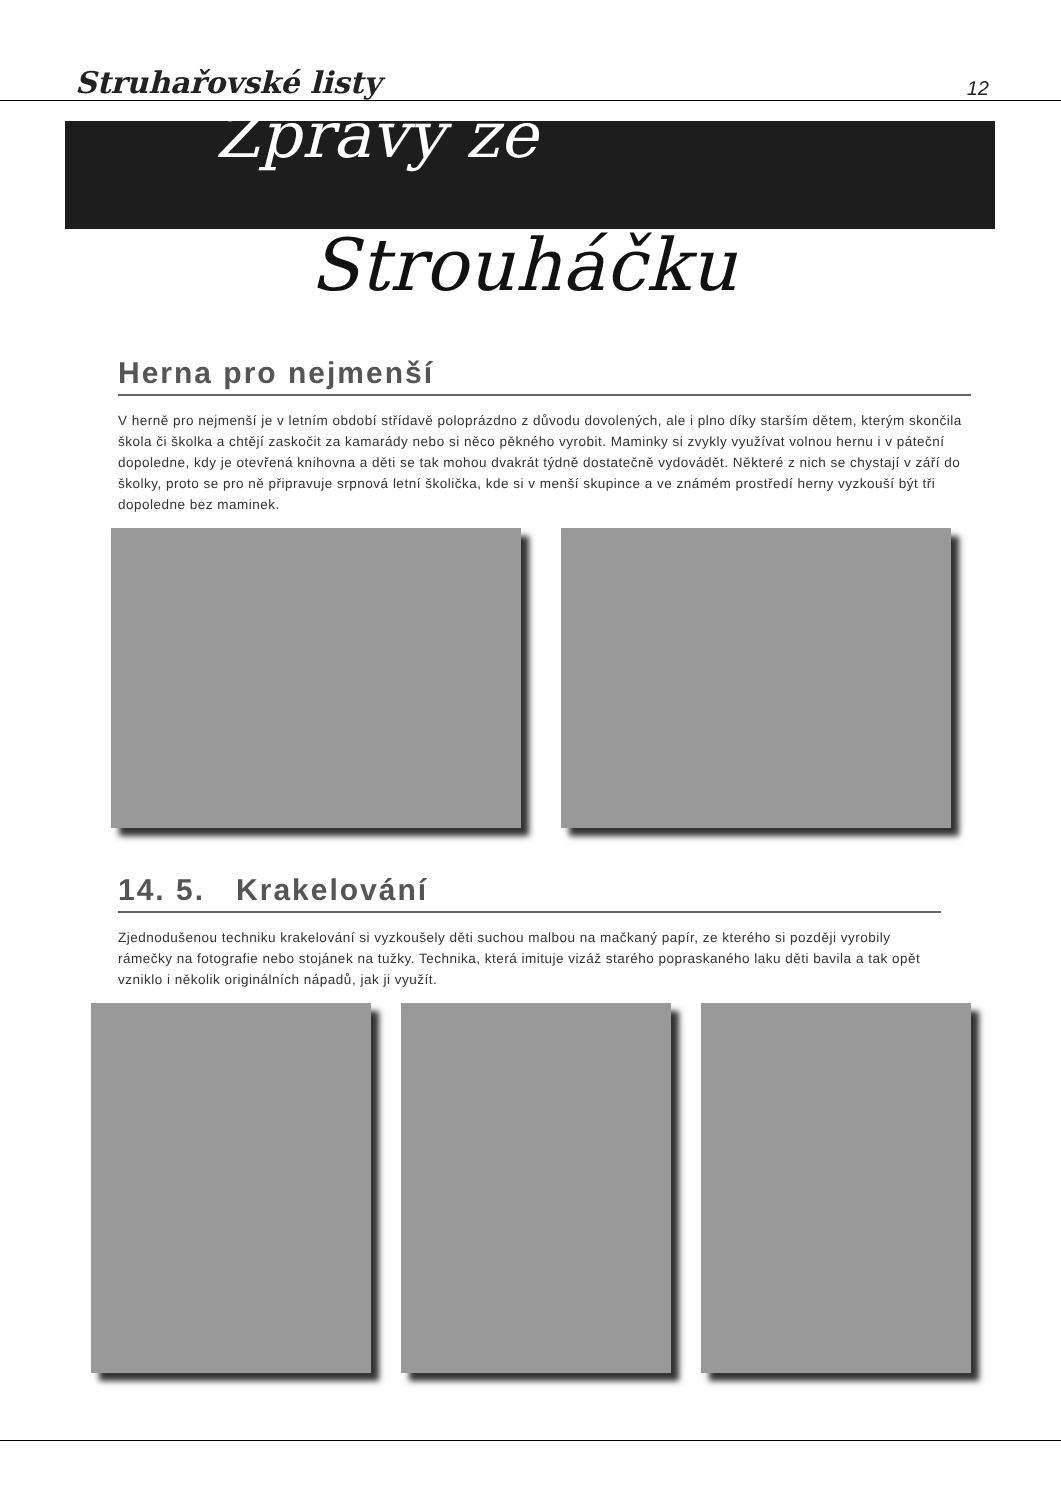Struhařovské listy 12
Zprávy ze
Strouháčku
Herna pro nejmenší
V herně pro nejmenší je v letním období střídavě poloprázdno z důvodu dovolených, ale i plno díky starším dětem, kterým skončila škola či školka a chtějí zaskočit za kamarády nebo si něco pěkného vyrobit. Maminky si zvykly využívat volnou hernu i v páteční dopoledne, kdy je otevřená knihovna a děti se tak mohou dvakrát týdně dostatečně vydovádět. Některé z nich se chystají v září do školky, proto se pro ně připravuje srpnová letní školička, kde si v menší skupince a ve známém prostředí herny vyzkouší být tři dopoledne bez maminek.
14. 5. Krakelování
Zjednodušenou techniku krakelování si vyzkoušely děti suchou malbou na mačkaný papír, ze kterého si později vyrobily rámečky na fotografie nebo stojánek na tužky. Technika, která imituje vizáž starého popraskaného laku děti bavila a tak opět vzniklo i několik originálních nápadů, jak ji využít.